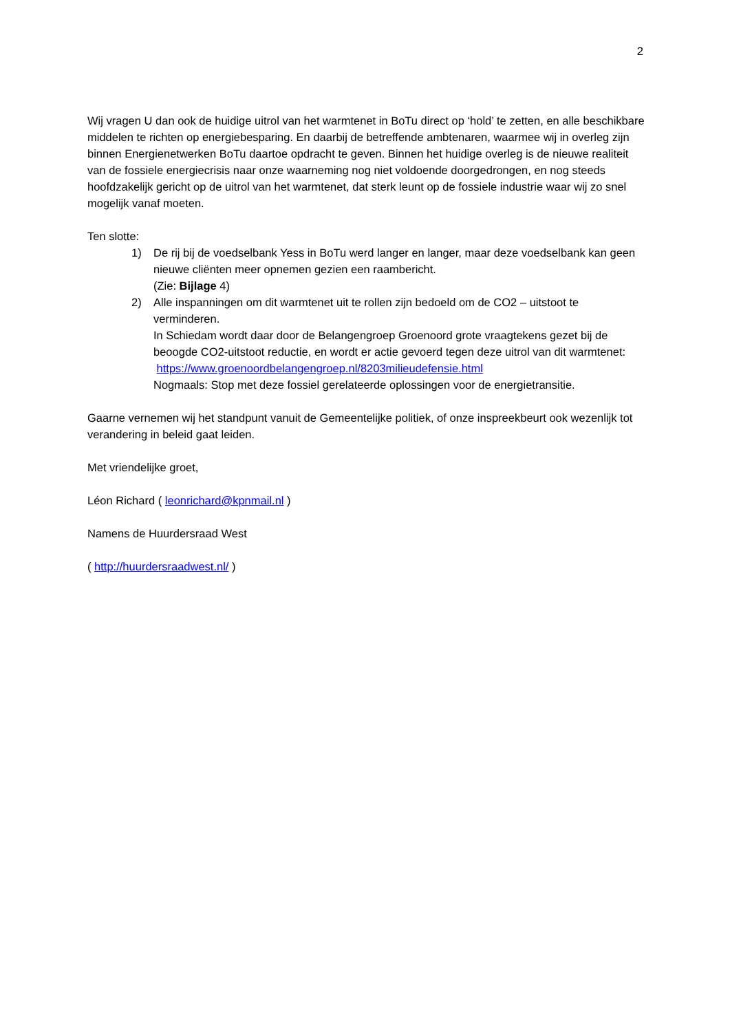2
Wij vragen U dan ook de huidige uitrol van het warmtenet in BoTu direct op ‘hold’ te zetten, en alle beschikbare middelen te richten op energiebesparing. En daarbij de betreffende ambtenaren, waarmee wij in overleg zijn binnen Energienetwerken BoTu daartoe opdracht te geven. Binnen het huidige overleg is de nieuwe realiteit van de fossiele energiecrisis naar onze waarneming nog niet voldoende doorgedrongen, en nog steeds hoofdzakelijk gericht op de uitrol van het warmtenet, dat sterk leunt op de fossiele industrie waar wij zo snel mogelijk vanaf moeten.
Ten slotte:
1) De rij bij de voedselbank Yess in BoTu werd langer en langer, maar deze voedselbank kan geen nieuwe cliënten meer opnemen gezien een raambericht.
(Zie: Bijlage 4)
2) Alle inspanningen om dit warmtenet uit te rollen zijn bedoeld om de CO2 – uitstoot te verminderen.
In Schiedam wordt daar door de Belangengroep Groenoord grote vraagtekens gezet bij de beoogde CO2-uitstoot reductie, en wordt er actie gevoerd tegen deze uitrol van dit warmtenet: https://www.groenoordbelangengroep.nl/8203milieudefensie.html
Nogmaals: Stop met deze fossiel gerelateerde oplossingen voor de energietransitie.
Gaarne vernemen wij het standpunt vanuit de Gemeentelijke politiek, of onze inspreekbeurt ook wezenlijk tot verandering in beleid gaat leiden.
Met vriendelijke groet,
Léon Richard ( leonrichard@kpnmail.nl )
Namens de Huurdersraad West
( http://huurdersraadwest.nl/ )